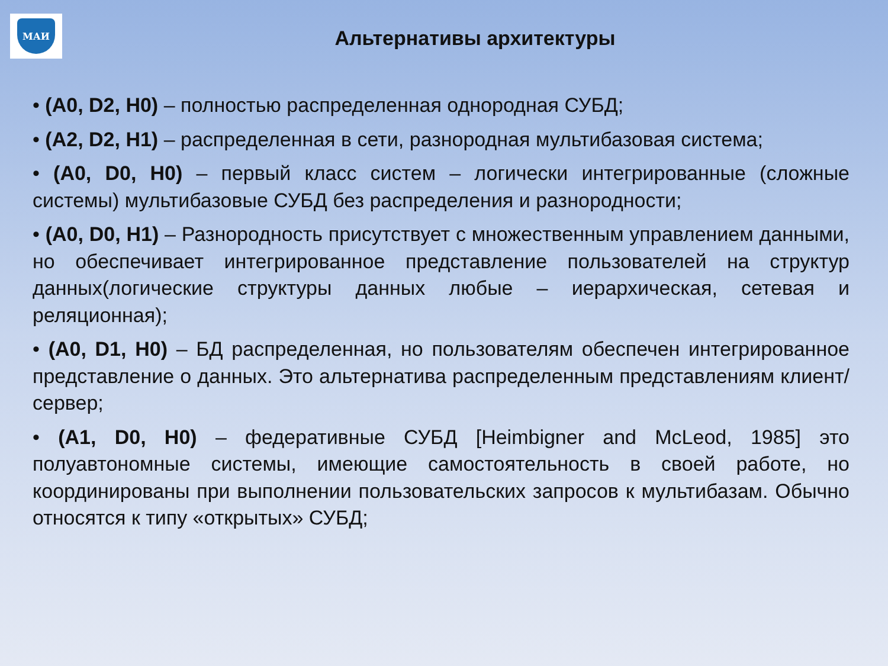МАИ
Альтернативы архитектуры
• (A0, D2, H0) – полностью распределенная однородная СУБД;
• (A2, D2, H1) – распределенная в сети, разнородная мультибазовая система;
• (A0, D0, H0) – первый класс систем – логически интегрированные (сложные системы) мультибазовые СУБД без распределения и разнородности;
• (A0, D0, H1) – Разнородность присутствует с множественным управлением данными, но обеспечивает интегрированное представление пользователей на структур данных(логические структуры данных любые – иерархическая, сетевая и реляционная);
• (A0, D1, H0) – БД распределенная, но пользователям обеспечен интегрированное представление о данных. Это альтернатива распределенным представлениям клиент/сервер;
• (A1, D0, H0) – федеративные СУБД [Heimbigner and McLeod, 1985] это полуавтономные системы, имеющие самостоятельность в своей работе, но координированы при выполнении пользовательских запросов к мультибазам. Обычно относятся к типу «открытых» СУБД;